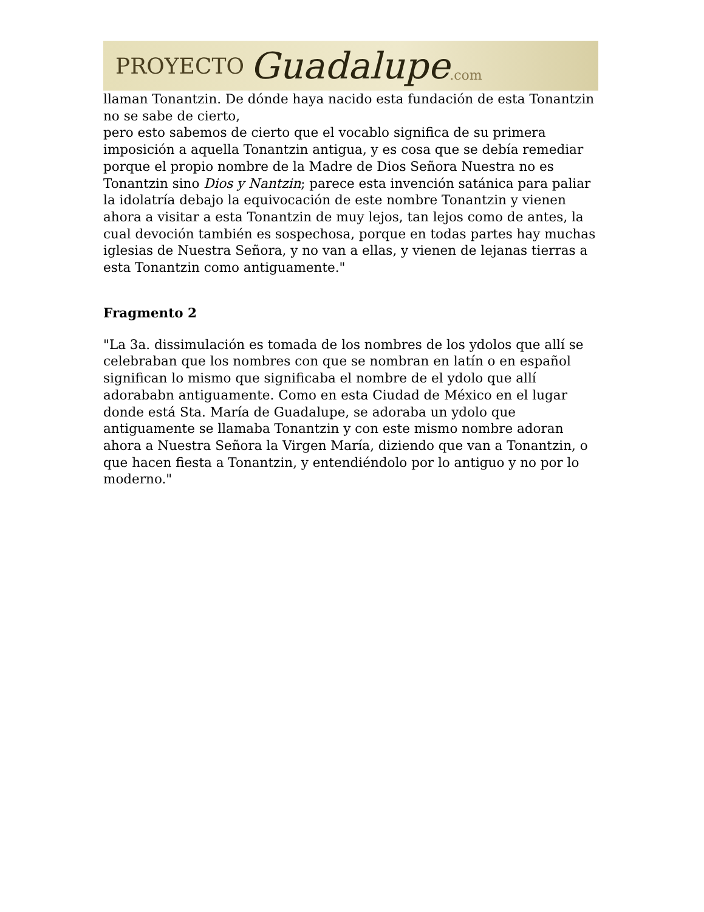PROYECTO Guadalupe.com
llaman Tonantzin. De dónde haya nacido esta fundación de esta Tonantzin no se sabe de cierto,
pero esto sabemos de cierto que el vocablo significa de su primera imposición a aquella Tonantzin antigua, y es cosa que se debía remediar porque el propio nombre de la Madre de Dios Señora Nuestra no es Tonantzin sino Dios y Nantzin; parece esta invención satánica para paliar la idolatría debajo la equivocación de este nombre Tonantzin y vienen ahora a visitar a esta Tonantzin de muy lejos, tan lejos como de antes, la cual devoción también es sospechosa, porque en todas partes hay muchas iglesias de Nuestra Señora, y no van a ellas, y vienen de lejanas tierras a esta Tonantzin como antiguamente."
Fragmento 2
"La 3a. dissimulación es tomada de los nombres de los ydolos que allí se celebraban que los nombres con que se nombran en latín o en español significan lo mismo que significaba el nombre de el ydolo que allí adorababn antiguamente. Como en esta Ciudad de México en el lugar donde está Sta. María de Guadalupe, se adoraba un ydolo que antiguamente se llamaba Tonantzin y con este mismo nombre adoran ahora a Nuestra Señora la Virgen María, diziendo que van a Tonantzin, o que hacen fiesta a Tonantzin, y entendiéndolo por lo antiguo y no por lo moderno."